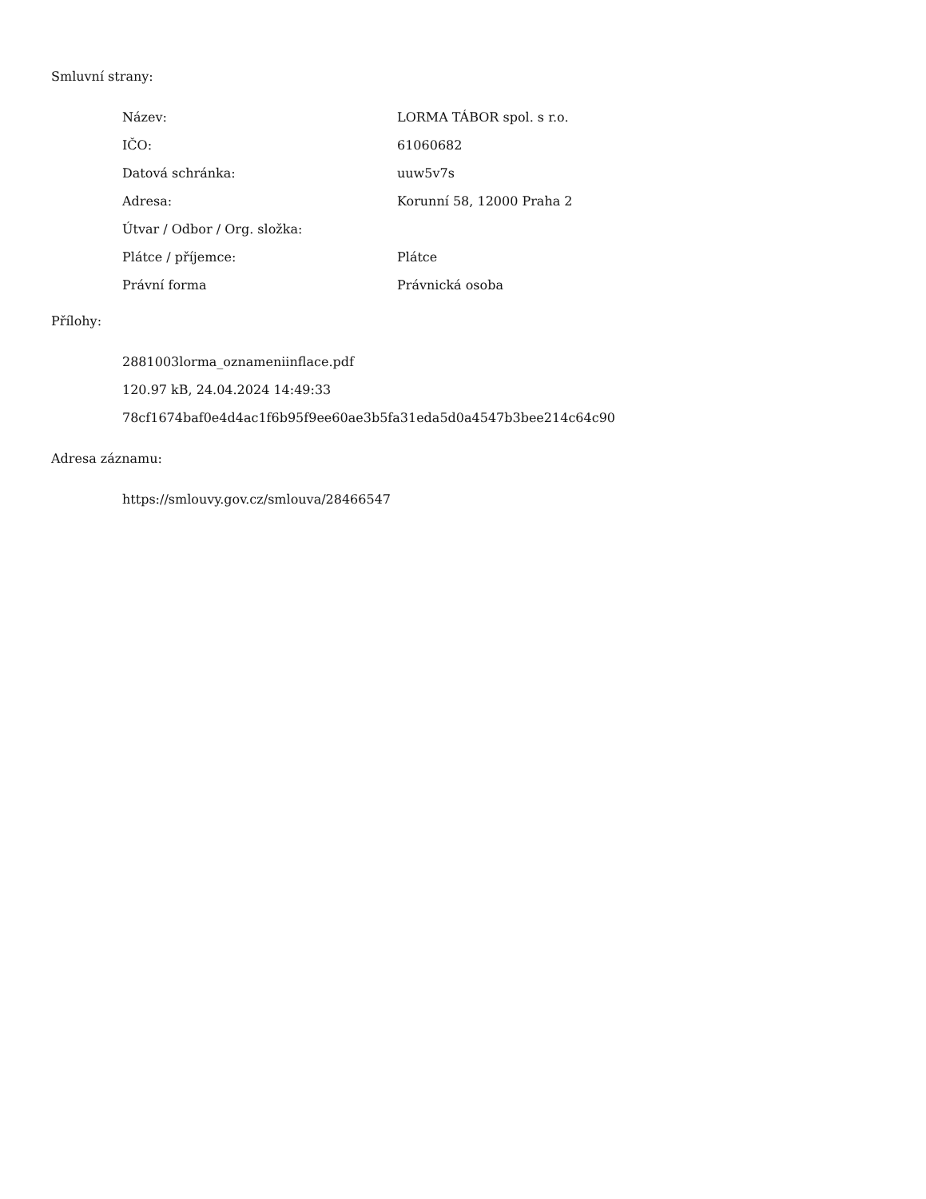Smluvní strany:
| Název: | LORMA TÁBOR spol. s r.o. |
| IČO: | 61060682 |
| Datová schránka: | uuw5v7s |
| Adresa: | Korunní 58, 12000 Praha 2 |
| Útvar / Odbor / Org. složka: | |
| Plátce / příjemce: | Plátce |
| Právní forma | Právnická osoba |
Přílohy:
2881003lorma_oznameniinflace.pdf
120.97 kB, 24.04.2024 14:49:33
78cf1674baf0e4d4ac1f6b95f9ee60ae3b5fa31eda5d0a4547b3bee214c64c90
Adresa záznamu:
https://smlouvy.gov.cz/smlouva/28466547